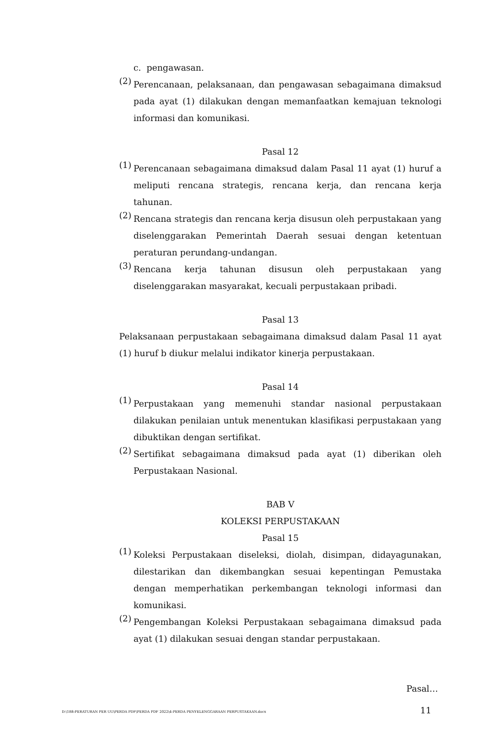c. pengawasan.
(2) Perencanaan, pelaksanaan, dan pengawasan sebagaimana dimaksud pada ayat (1) dilakukan dengan memanfaatkan kemajuan teknologi informasi dan komunikasi.
Pasal 12
(1) Perencanaan sebagaimana dimaksud dalam Pasal 11 ayat (1) huruf a meliputi rencana strategis, rencana kerja, dan rencana kerja tahunan.
(2) Rencana strategis dan rencana kerja disusun oleh perpustakaan yang diselenggarakan Pemerintah Daerah sesuai dengan ketentuan peraturan perundang-undangan.
(3) Rencana kerja tahunan disusun oleh perpustakaan yang diselenggarakan masyarakat, kecuali perpustakaan pribadi.
Pasal 13
Pelaksanaan perpustakaan sebagaimana dimaksud dalam Pasal 11 ayat (1) huruf b diukur melalui indikator kinerja perpustakaan.
Pasal 14
(1) Perpustakaan yang memenuhi standar nasional perpustakaan dilakukan penilaian untuk menentukan klasifikasi perpustakaan yang dibuktikan dengan sertifikat.
(2) Sertifikat sebagaimana dimaksud pada ayat (1) diberikan oleh Perpustakaan Nasional.
BAB V
KOLEKSI PERPUSTAKAAN
Pasal 15
(1) Koleksi Perpustakaan diseleksi, diolah, disimpan, didayagunakan, dilestarikan dan dikembangkan sesuai kepentingan Pemustaka dengan memperhatikan perkembangan teknologi informasi dan komunikasi.
(2) Pengembangan Koleksi Perpustakaan sebagaimana dimaksud pada ayat (1) dilakukan sesuai dengan standar perpustakaan.
Pasal…
D:\188-PERATURAN PER UU\PERDA PDF\PERDA PDF 2022\4-PERDA PENYELENGGARAAN PERPUSTAKAAN.docx
11